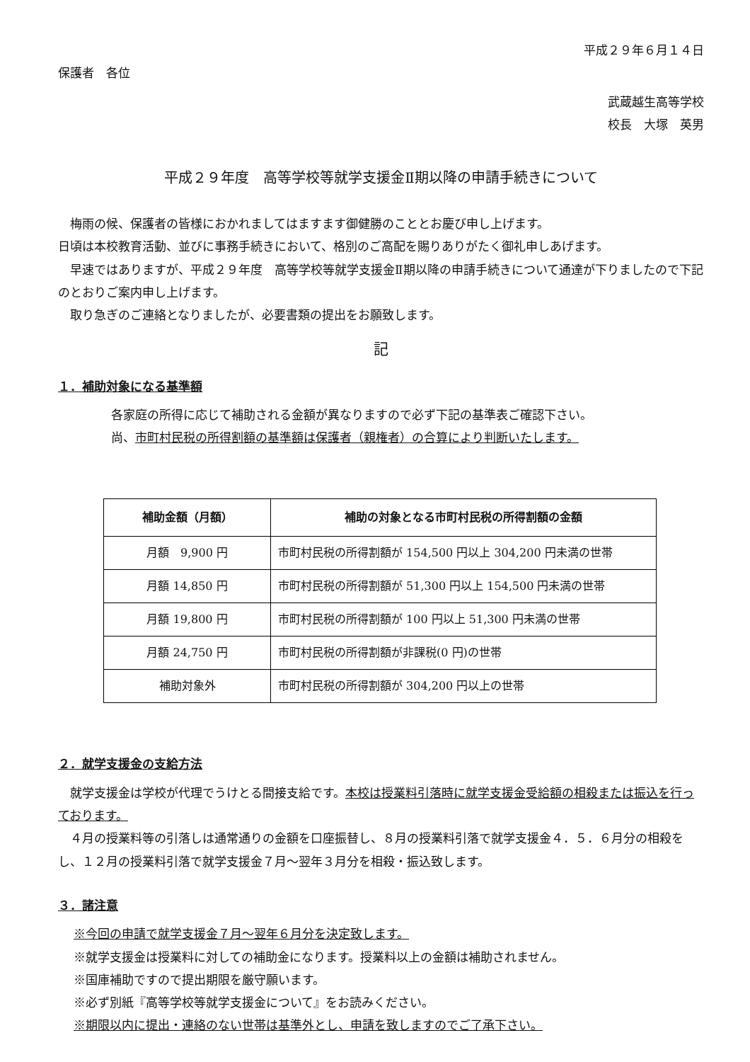平成２９年６月１４日
保護者　各位
武蔵越生高等学校
校長　大塚　英男
平成２９年度　高等学校等就学支援金Ⅱ期以降の申請手続きについて
梅雨の候、保護者の皆様におかれましてはますます御健勝のこととお慶び申し上げます。
日頃は本校教育活動、並びに事務手続きにおいて、格別のご高配を賜りありがたく御礼申しあげます。
早速ではありますが、平成２９年度　高等学校等就学支援金Ⅱ期以降の申請手続きについて通達が下りましたので下記のとおりご案内申し上げます。
取り急ぎのご連絡となりましたが、必要書類の提出をお願致します。
記
１．補助対象になる基準額
各家庭の所得に応じて補助される金額が異なりますので必ず下記の基準表ご確認下さい。
尚、市町村民税の所得割額の基準額は保護者（親権者）の合算により判断いたします。
| 補助金額（月額） | 補助の対象となる市町村民税の所得割額の金額 |
| --- | --- |
| 月額 9,900 円 | 市町村民税の所得割額が 154,500 円以上 304,200 円未満の世帯 |
| 月額 14,850 円 | 市町村民税の所得割額が 51,300 円以上 154,500 円未満の世帯 |
| 月額 19,800 円 | 市町村民税の所得割額が 100 円以上 51,300 円未満の世帯 |
| 月額 24,750 円 | 市町村民税の所得割額が非課税(0 円)の世帯 |
| 補助対象外 | 市町村民税の所得割額が 304,200 円以上の世帯 |
２．就学支援金の支給方法
就学支援金は学校が代理でうけとる間接支給です。本校は授業料引落時に就学支援金受給額の相殺または振込を行っております。
４月の授業料等の引落しは通常通りの金額を口座振替し、８月の授業料引落で就学支援金４．５．６月分の相殺をし、１２月の授業料引落で就学支援金７月～翌年３月分を相殺・振込致します。
３．諸注意
※今回の申請で就学支援金７月～翌年６月分を決定致します。
※就学支援金は授業料に対しての補助金になります。授業料以上の金額は補助されません。
※国庫補助ですので提出期限を厳守願います。
※必ず別紙『高等学校等就学支援金について』をお読みください。
※期限以内に提出・連絡のない世帯は基準外とし、申請を致しますのでご了承下さい。